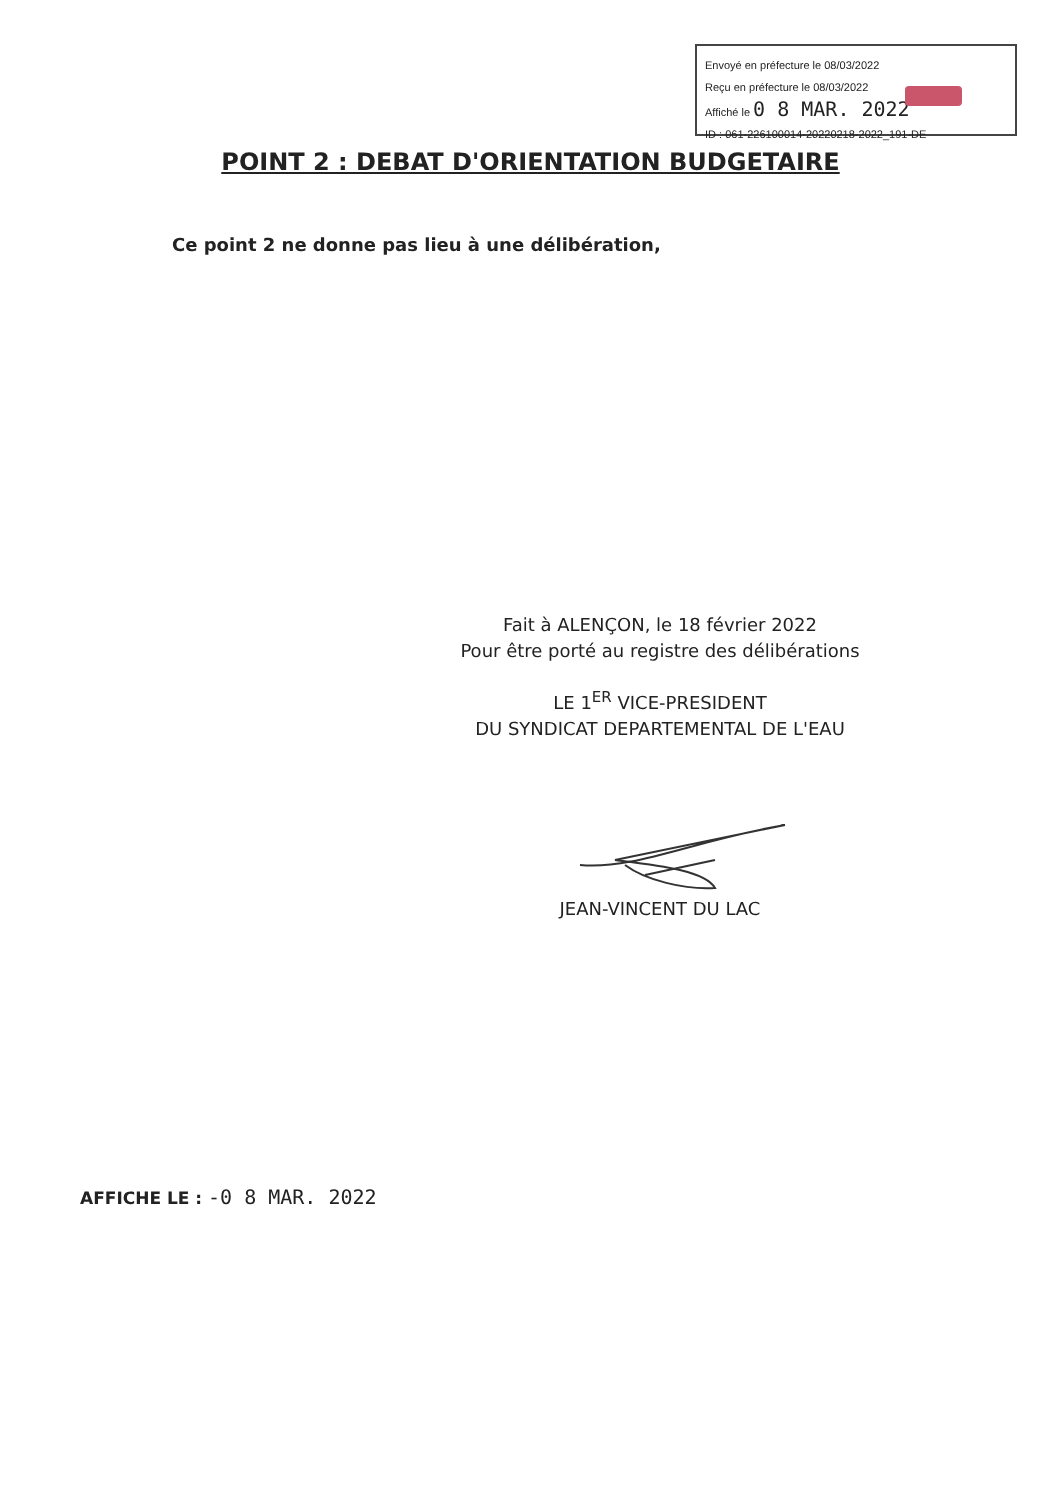Envoyé en préfecture le 08/03/2022
Reçu en préfecture le 08/03/2022
Affiché le 0 8 MAR. 2022
ID : 061-226100014-20220218-2022_191-DE
POINT 2 : DEBAT D'ORIENTATION BUDGETAIRE
Ce point 2 ne donne pas lieu à une délibération,
Fait à ALENÇON, le 18 février 2022
Pour être porté au registre des délibérations
LE 1<sup>ER</sup> VICE-PRESIDENT
DU SYNDICAT DEPARTEMENTAL DE L'EAU
JEAN-VINCENT DU LAC
AFFICHE LE : -0 8 MAR. 2022